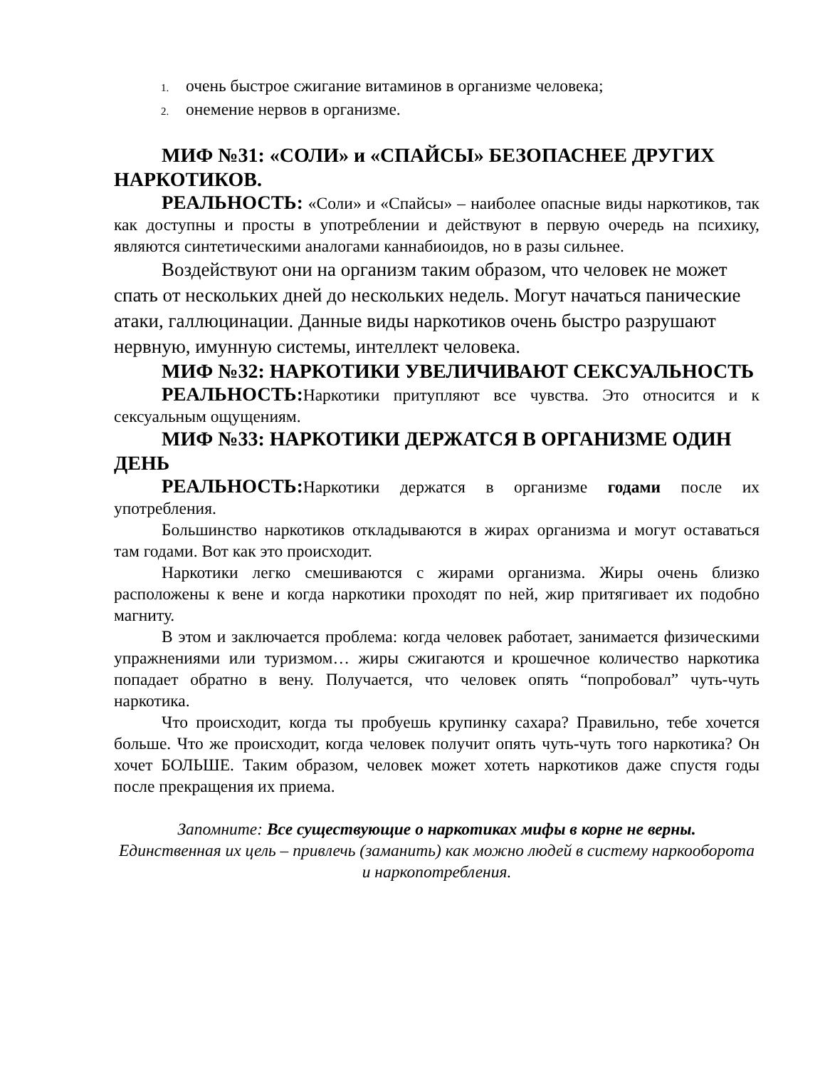1. очень быстрое сжигание витаминов в организме человека;
2. онемение нервов в организме.
МИФ №31: «СОЛИ» и «СПАЙСЫ» БЕЗОПАСНЕЕ ДРУГИХ НАРКОТИКОВ.
РЕАЛЬНОСТЬ: «Соли» и «Спайсы» – наиболее опасные виды наркотиков, так как доступны и просты в употреблении и действуют в первую очередь на психику, являются синтетическими аналогами каннабиоидов, но в разы сильнее.
Воздействуют они на организм таким образом, что человек не может спать от нескольких дней до нескольких недель. Могут начаться панические атаки, галлюцинации. Данные виды наркотиков очень быстро разрушают нервную, имунную системы, интеллект человека.
МИФ №32: НАРКОТИКИ УВЕЛИЧИВАЮТ СЕКСУАЛЬНОСТЬ
РЕАЛЬНОСТЬ: Наркотики притупляют все чувства. Это относится и к сексуальным ощущениям.
МИФ №33: НАРКОТИКИ ДЕРЖАТСЯ В ОРГАНИЗМЕ ОДИН ДЕНЬ
РЕАЛЬНОСТЬ: Наркотики держатся в организме годами после их употребления.
Большинство наркотиков откладываются в жирах организма и могут оставаться там годами. Вот как это происходит.
Наркотики легко смешиваются с жирами организма. Жиры очень близко расположены к вене и когда наркотики проходят по ней, жир притягивает их подобно магниту.
В этом и заключается проблема: когда человек работает, занимается физическими упражнениями или туризмом… жиры сжигаются и крошечное количество наркотика попадает обратно в вену. Получается, что человек опять “попробовал” чуть-чуть наркотика.
Что происходит, когда ты пробуешь крупинку сахара? Правильно, тебе хочется больше. Что же происходит, когда человек получит опять чуть-чуть того наркотика? Он хочет БОЛЬШЕ. Таким образом, человек может хотеть наркотиков даже спустя годы после прекращения их приема.
Запомните: Все существующие о наркотиках мифы в корне не верны.
Единственная их цель – привлечь (заманить) как можно людей в систему наркооборота и наркопотребления.